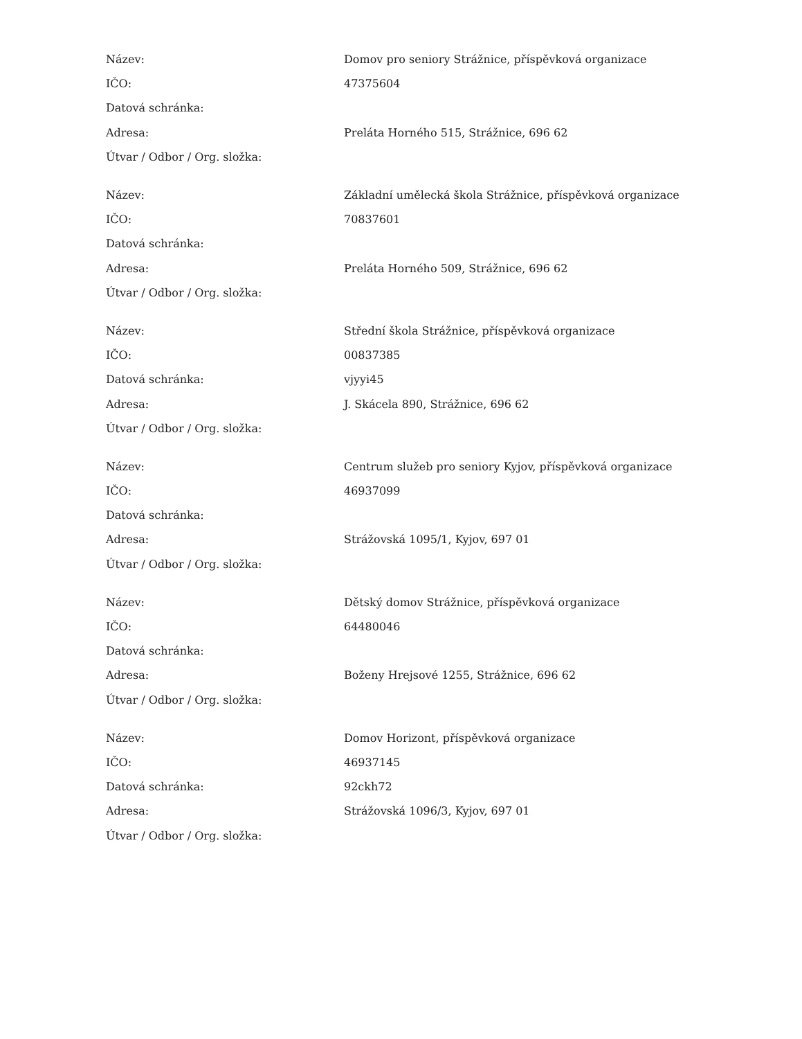| Název: | Domov pro seniory Strážnice, příspěvková organizace |
| IČO: | 47375604 |
| Datová schránka: | |
| Adresa: | Preláta Horného 515, Strážnice, 696 62 |
| Útvar / Odbor / Org. složka: | |
| Název: | Základní umělecká škola Strážnice, příspěvková organizace |
| IČO: | 70837601 |
| Datová schránka: | |
| Adresa: | Preláta Horného 509, Strážnice, 696 62 |
| Útvar / Odbor / Org. složka: | |
| Název: | Střední škola Strážnice, příspěvková organizace |
| IČO: | 00837385 |
| Datová schránka: | vjyyi45 |
| Adresa: | J. Skácela 890, Strážnice, 696 62 |
| Útvar / Odbor / Org. složka: | |
| Název: | Centrum služeb pro seniory Kyjov, příspěvková organizace |
| IČO: | 46937099 |
| Datová schránka: | |
| Adresa: | Strážovská 1095/1, Kyjov, 697 01 |
| Útvar / Odbor / Org. složka: | |
| Název: | Dětský domov Strážnice, příspěvková organizace |
| IČO: | 64480046 |
| Datová schránka: | |
| Adresa: | Boženy Hrejsové 1255, Strážnice, 696 62 |
| Útvar / Odbor / Org. složka: | |
| Název: | Domov Horizont, příspěvková organizace |
| IČO: | 46937145 |
| Datová schránka: | 92ckh72 |
| Adresa: | Strážovská 1096/3, Kyjov, 697 01 |
| Útvar / Odbor / Org. složka: | |